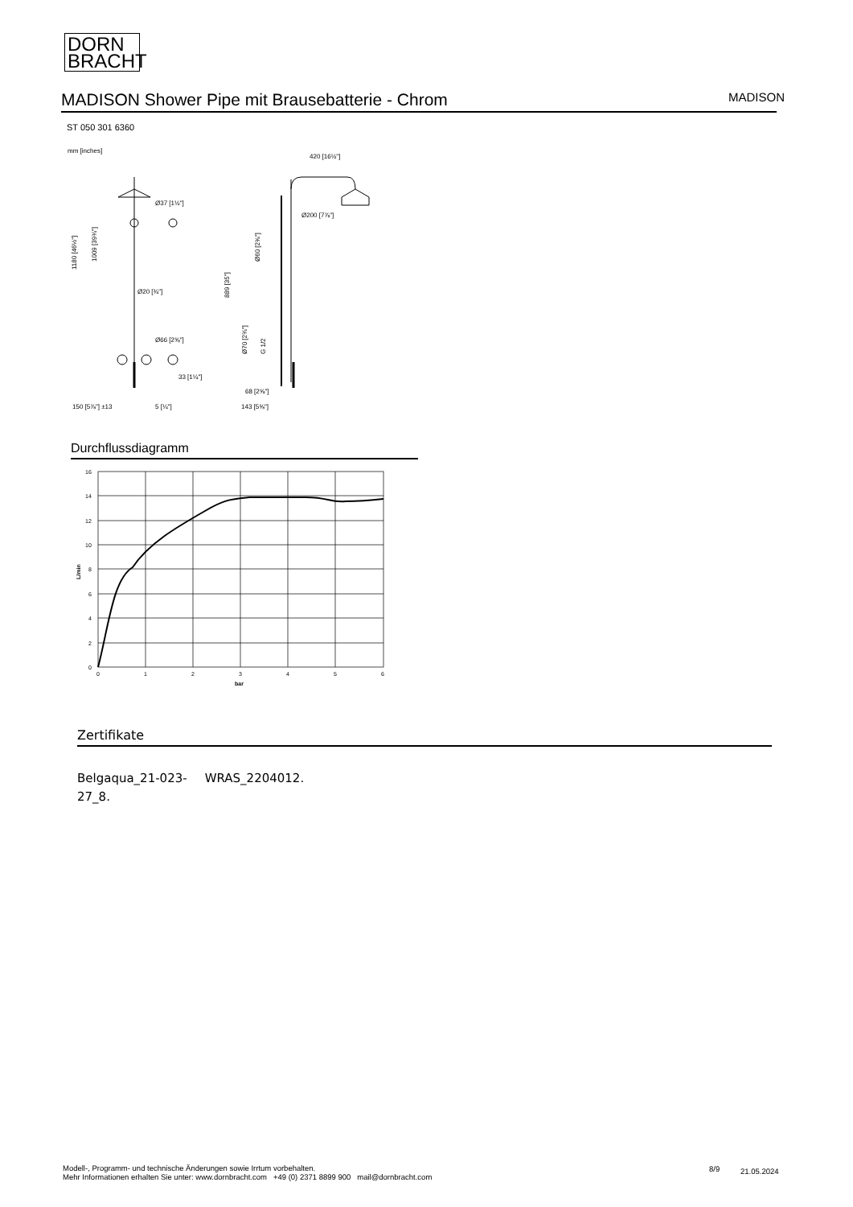DORN
BRACHT
MADISON Shower Pipe mit Brausebatterie - Chrom
MADISON
ST 050 301 6360
mm [inches]
Ø37 [1½"]
Ø20 [¾"]
Ø66 [2⅝"]
33 [1¼"]
150 [5⅞"] ±13
5 [¼"]
420 [16½"]
Ø200 [7⅞"]
68 [2⅝"]
143 [5⅝"]
1180 [46½"]
1009 [39¾"]
889 [35"]
Ø60 [2⅜"]
Ø70 [2¾"]
G 1/2
Durchflussdiagramm
16
14
12
10
8
6
4
2
0
0
1
2
3
4
5
6
bar
L/min
Zertifikate
Belgaqua_21-023-
27_8.
WRAS_2204012.
Modell-, Programm- und technische Änderungen sowie Irrtum vorbehalten.
Mehr Informationen erhalten Sie unter: www.dornbracht.com +49 (0) 2371 8899 900 mail@dornbracht.com
8/9 21.05.2024